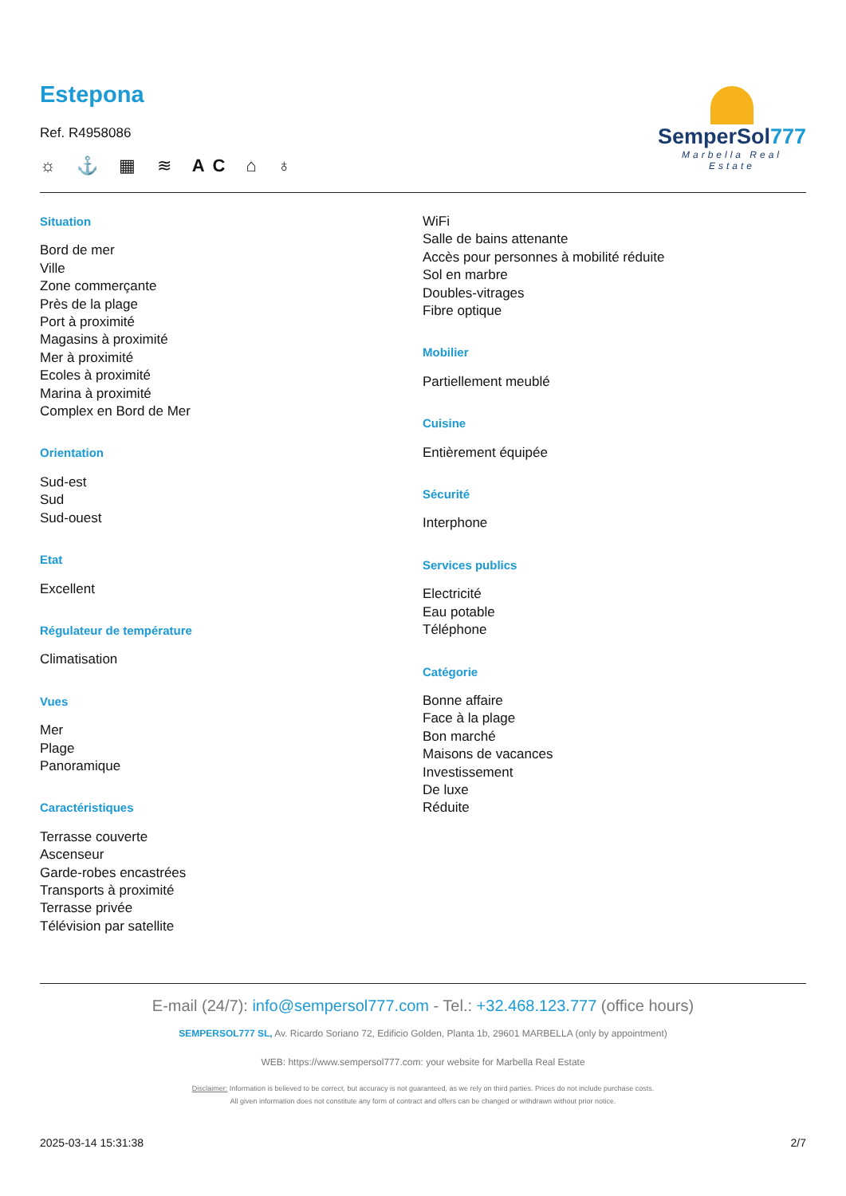SemperSol777
Marbella Real Estate
Estepona
Ref. R4958086
☼ ⚓ ▦ ≋ AC ⌂ ♁
Situation
Bord de mer
Ville
Zone commerçante
Près de la plage
Port à proximité
Magasins à proximité
Mer à proximité
Ecoles à proximité
Marina à proximité
Complex en Bord de Mer
Orientation
Sud-est
Sud
Sud-ouest
Etat
Excellent
Régulateur de température
Climatisation
Vues
Mer
Plage
Panoramique
Caractéristiques
Terrasse couverte
Ascenseur
Garde-robes encastrées
Transports à proximité
Terrasse privée
Télévision par satellite
WiFi
Salle de bains attenante
Accès pour personnes à mobilité réduite
Sol en marbre
Doubles-vitrages
Fibre optique
Mobilier
Partiellement meublé
Cuisine
Entièrement équipée
Sécurité
Interphone
Services publics
Electricité
Eau potable
Téléphone
Catégorie
Bonne affaire
Face à la plage
Bon marché
Maisons de vacances
Investissement
De luxe
Réduite
E-mail (24/7): info@sempersol777.com - Tel.: +32.468.123.777 (office hours)
SEMPERSOL777 SL, Av. Ricardo Soriano 72, Edificio Golden, Planta 1b, 29601 MARBELLA (only by appointment)
WEB: https://www.sempersol777.com: your website for Marbella Real Estate
Disclaimer: Information is believed to be correct, but accuracy is not guaranteed, as we rely on third parties. Prices do not include purchase costs.
All given information does not constitute any form of contract and offers can be changed or withdrawn without prior notice.
2025-03-14 15:31:38 2/7